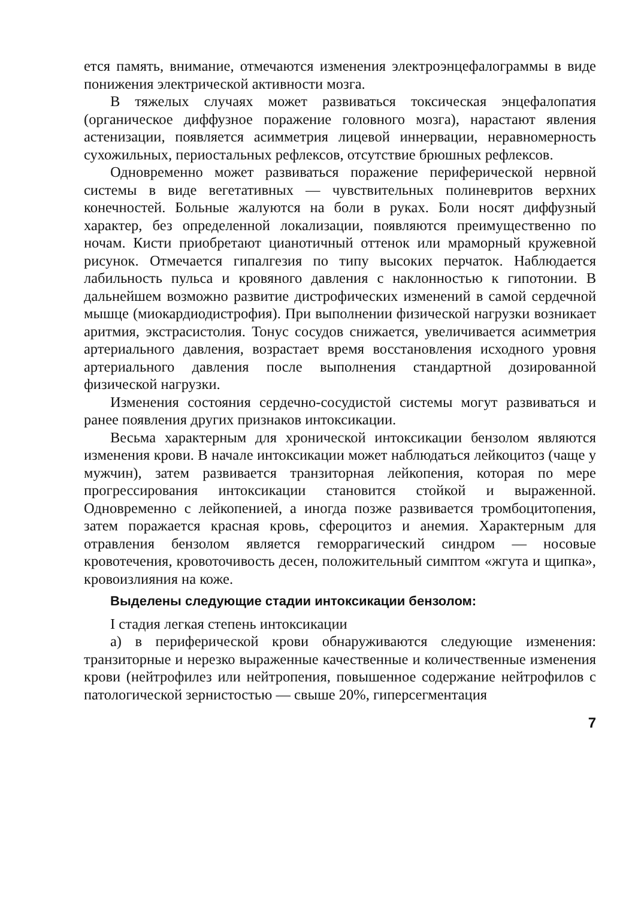ется память, внимание, отмечаются изменения электроэнцефалограммы в виде понижения электрической активности мозга.
В тяжелых случаях может развиваться токсическая энцефалопатия (органическое диффузное поражение головного мозга), нарастают явления астенизации, появляется асимметрия лицевой иннервации, неравномерность сухожильных, периостальных рефлексов, отсутствие брюшных рефлексов.
Одновременно может развиваться поражение периферической нервной системы в виде вегетативных — чувствительных полиневритов верхних конечностей. Больные жалуются на боли в руках. Боли носят диффузный характер, без определенной локализации, появляются преимущественно по ночам. Кисти приобретают цианотичный оттенок или мраморный кружевной рисунок. Отмечается гипалгезия по типу высоких перчаток. Наблюдается лабильность пульса и кровяного давления с наклонностью к гипотонии. В дальнейшем возможно развитие дистрофических изменений в самой сердечной мышце (миокардиодистрофия). При выполнении физической нагрузки возникает аритмия, экстрасистолия. Тонус сосудов снижается, увеличивается асимметрия артериального давления, возрастает время восстановления исходного уровня артериального давления после выполнения стандартной дозированной физической нагрузки.
Изменения состояния сердечно-сосудистой системы могут развиваться и ранее появления других признаков интоксикации.
Весьма характерным для хронической интоксикации бензолом являются изменения крови. В начале интоксикации может наблюдаться лейкоцитоз (чаще у мужчин), затем развивается транзиторная лейкопения, которая по мере прогрессирования интоксикации становится стойкой и выраженной. Одновременно с лейкопенией, а иногда позже развивается тромбоцитопения, затем поражается красная кровь, сфероцитоз и анемия. Характерным для отравления бензолом является геморрагический синдром — носовые кровотечения, кровоточивость десен, положительный симптом «жгута и щипка», кровоизлияния на коже.
Выделены следующие стадии интоксикации бензолом:
I стадия легкая степень интоксикации
а) в периферической крови обнаруживаются следующие изменения: транзиторные и нерезко выраженные качественные и количественные изменения крови (нейтрофилез или нейтропения, повышенное содержание нейтрофилов с патологической зернистостью — свыше 20%, гиперсегментация
7